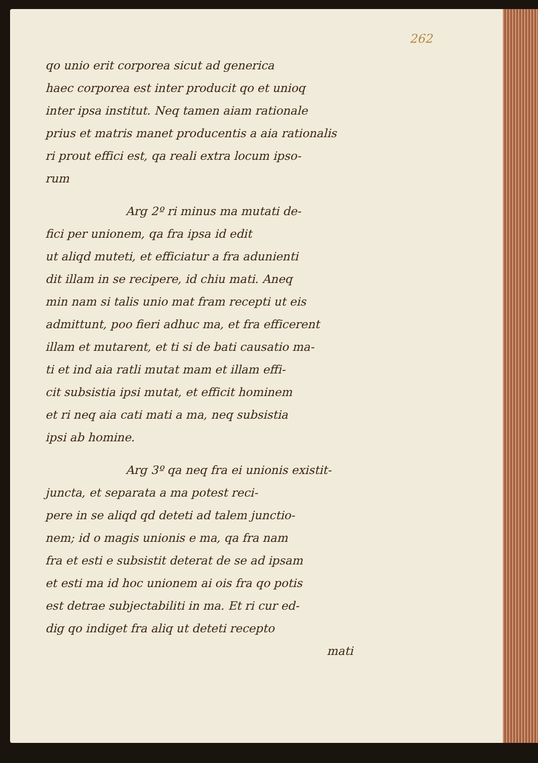262
qo unio erit corporea sicut ad generica
haec corporea est inter producit qo et unioq
inter ipsa institut. Neq tamen aiam rationale
prius et matris manet producentis a aia rationalis
ri prout effici est, qa reali extra locum ipso-
rum
Arg 2º ri minus ma mutati de-
fici per unionem, qa fra ipsa id edit
ut aliqd muteti, et efficiatur a fra adunienti
dit illam in se recipere, id chiu mati. Aneq
min nam si talis unio mat fram recepti ut eis
admittunt, poo fieri adhuc ma, et fra efficerent
illam et mutarent, et ti si de bati causatio ma-
ti et ind aia ratli mutat mam et illam effi-
cit subsistia ipsi mutat, et efficit hominem
et ri neq aia cati mati a ma, neq subsistia
ipsi ab homine.
Arg 3º qa neq fra ei unionis existit-
juncta, et separata a ma potest reci-
pere in se aliqd qd deteti ad talem junctio-
nem; id o magis unionis e ma, qa fra nam
fra et esti e subsistit deterat de se ad ipsam
et esti ma id hoc unionem ai ois fra qo potis
est detrae subjectabiliti in ma. Et ri cur ed-
dig qo indiget fra aliq ut deteti recepto
mati